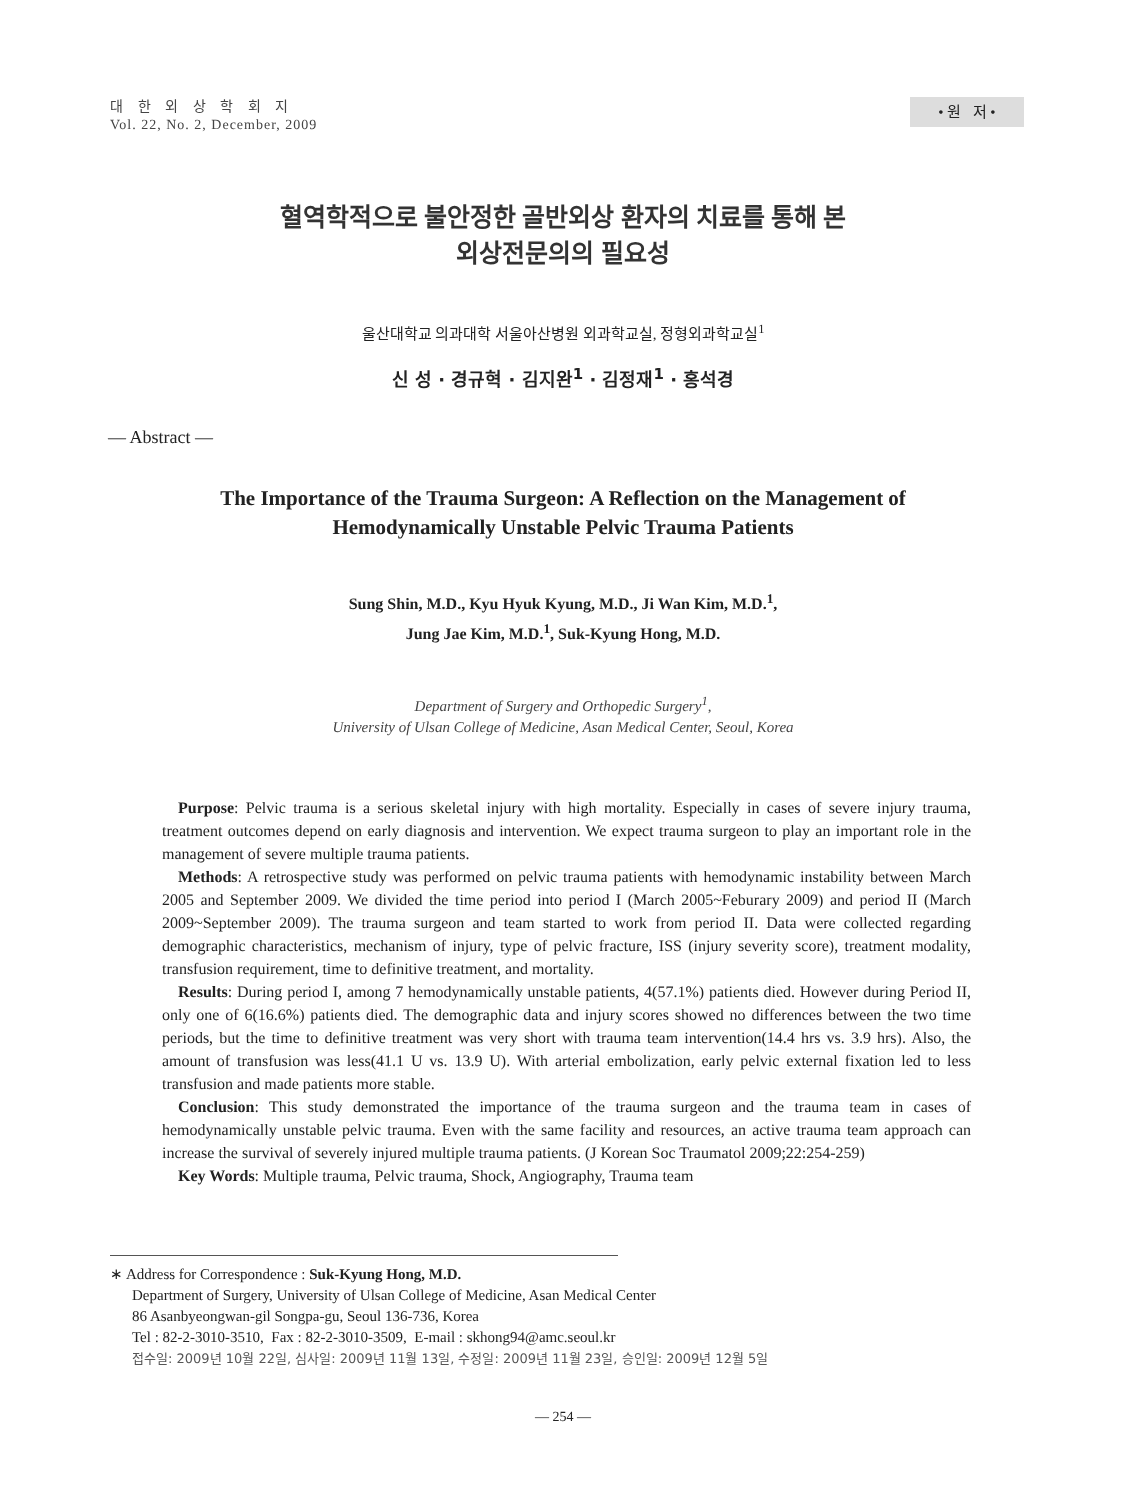대 한 외 상 학 회 지
Vol. 22, No. 2, December, 2009
• 원 저 •
혈역학적으로 불안정한 골반외상 환자의 치료를 통해 본
외상전문의의 필요성
울산대학교 의과대학 서울아산병원 외과학교실, 정형외과학교실<sup>1</sup>
신 성 · 경규혁 · 김지완<sup>1</sup> · 김정재<sup>1</sup> · 홍석경
— Abstract —
The Importance of the Trauma Surgeon: A Reflection on the Management of
Hemodynamically Unstable Pelvic Trauma Patients
Sung Shin, M.D., Kyu Hyuk Kyung, M.D., Ji Wan Kim, M.D.<sup>1</sup>,
Jung Jae Kim, M.D.<sup>1</sup>, Suk-Kyung Hong, M.D.
Department of Surgery and Orthopedic Surgery<sup>1</sup>,
University of Ulsan College of Medicine, Asan Medical Center, Seoul, Korea
Purpose: Pelvic trauma is a serious skeletal injury with high mortality. Especially in cases of severe injury trauma, treatment outcomes depend on early diagnosis and intervention. We expect trauma surgeon to play an important role in the management of severe multiple trauma patients.
Methods: A retrospective study was performed on pelvic trauma patients with hemodynamic instability between March 2005 and September 2009. We divided the time period into period I (March 2005~Feburary 2009) and period II (March 2009~September 2009). The trauma surgeon and team started to work from period II. Data were collected regarding demographic characteristics, mechanism of injury, type of pelvic fracture, ISS (injury severity score), treatment modality, transfusion requirement, time to definitive treatment, and mortality.
Results: During period I, among 7 hemodynamically unstable patients, 4(57.1%) patients died. However during Period II, only one of 6(16.6%) patients died. The demographic data and injury scores showed no differences between the two time periods, but the time to definitive treatment was very short with trauma team intervention(14.4 hrs vs. 3.9 hrs). Also, the amount of transfusion was less(41.1 U vs. 13.9 U). With arterial embolization, early pelvic external fixation led to less transfusion and made patients more stable.
Conclusion: This study demonstrated the importance of the trauma surgeon and the trauma team in cases of hemodynamically unstable pelvic trauma. Even with the same facility and resources, an active trauma team approach can increase the survival of severely injured multiple trauma patients. (J Korean Soc Traumatol 2009;22:254-259)
Key Words: Multiple trauma, Pelvic trauma, Shock, Angiography, Trauma team
∗ Address for Correspondence : Suk-Kyung Hong, M.D.
Department of Surgery, University of Ulsan College of Medicine, Asan Medical Center
86 Asanbyeongwan-gil Songpa-gu, Seoul 136-736, Korea
Tel : 82-2-3010-3510, Fax : 82-2-3010-3509, E-mail : skhong94@amc.seoul.kr
접수일: 2009년 10월 22일, 심사일: 2009년 11월 13일, 수정일: 2009년 11월 23일, 승인일: 2009년 12월 5일
— 254 —